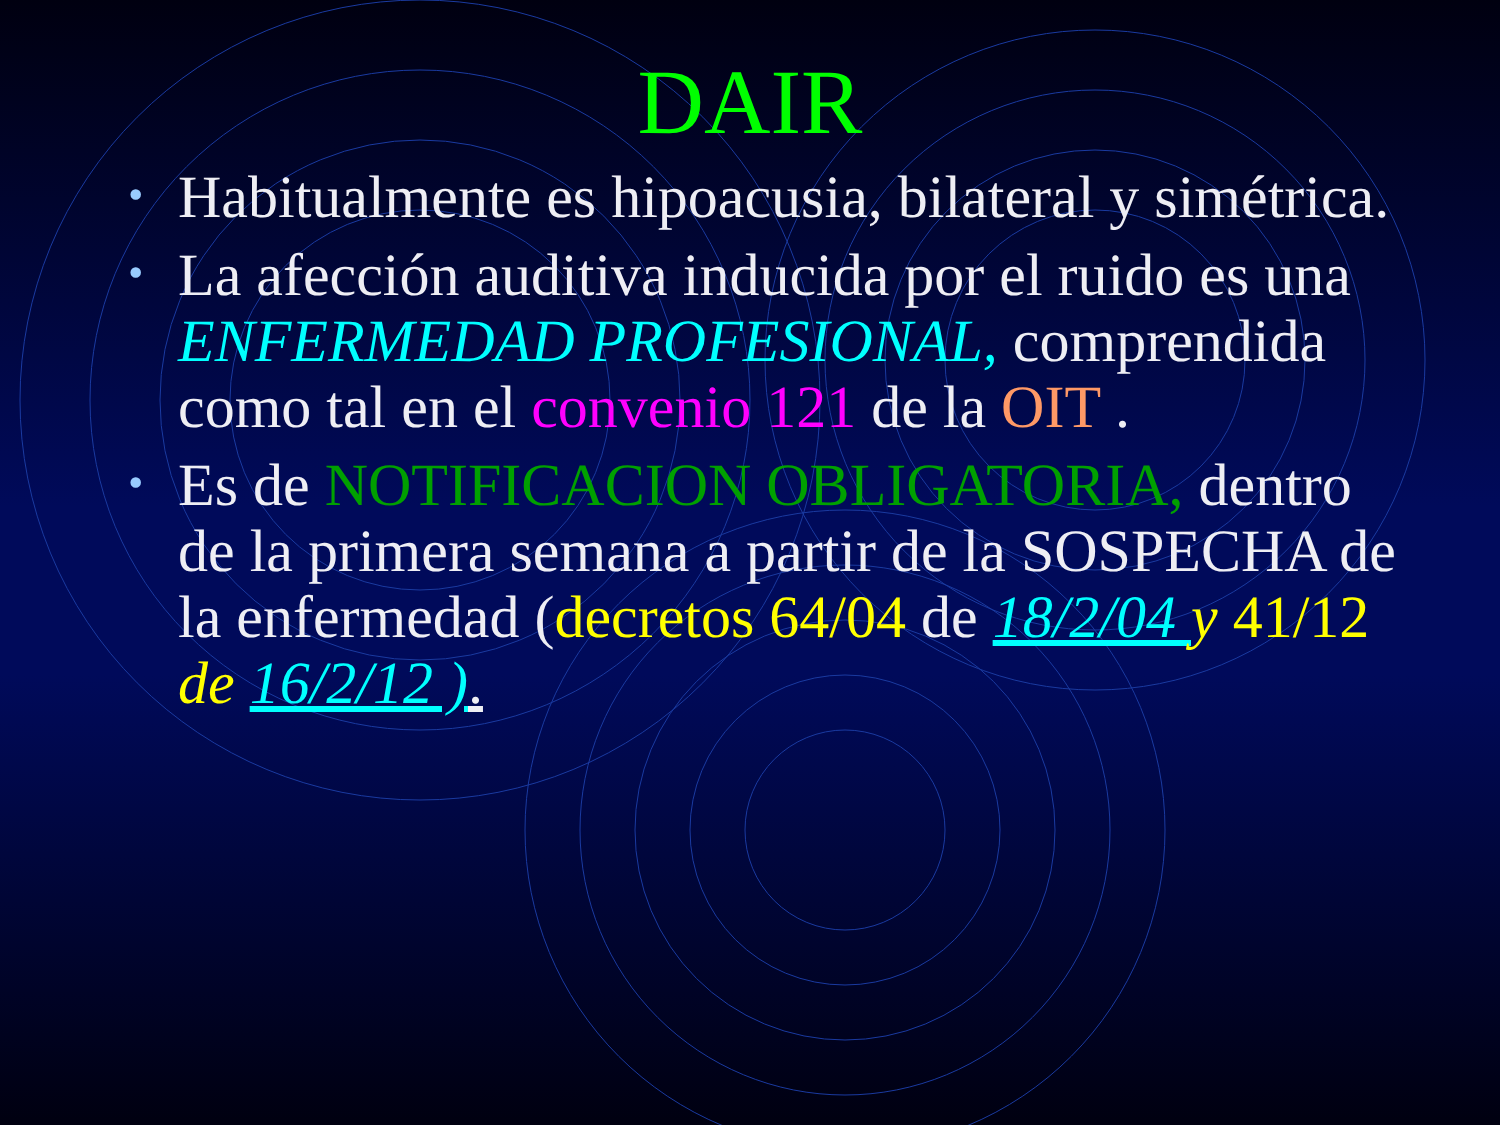DAIR
• Habitualmente es hipoacusia, bilateral y simétrica.
• La afección auditiva inducida por el ruido es una ENFERMEDAD PROFESIONAL, comprendida como tal en el convenio 121 de la OIT .
• Es de NOTIFICACION OBLIGATORIA, dentro de la primera semana a partir de la SOSPECHA de la enfermedad (decretos 64/04 de 18/2/04 y 41/12 de 16/2/12 ).